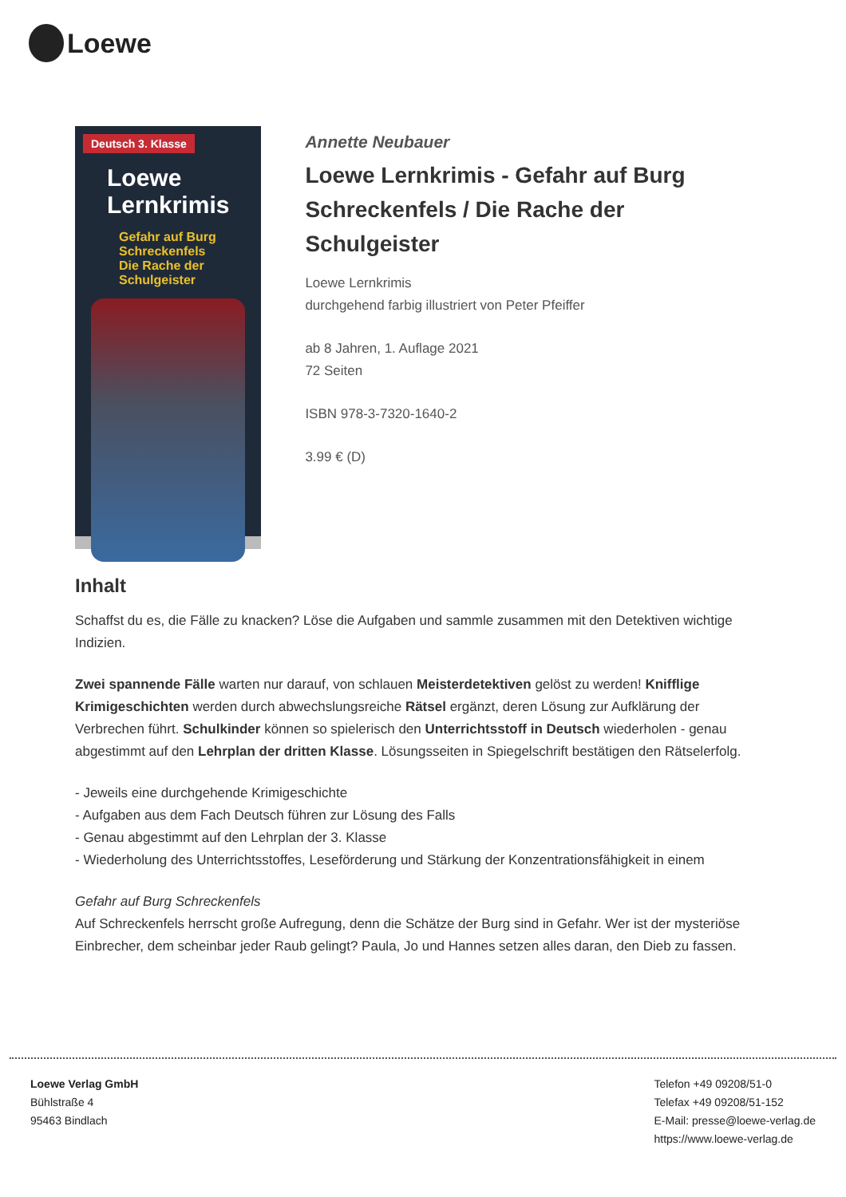Loewe
Deutsch 3. Klasse
Loewe Lernkrimis
Gefahr auf Burg Schreckenfels
Die Rache der Schulgeister
Annette Neubauer
Loewe Lernkrimis - Gefahr auf Burg Schreckenfels / Die Rache der Schulgeister
Loewe Lernkrimis
durchgehend farbig illustriert von Peter Pfeiffer
ab 8 Jahren, 1. Auflage 2021
72 Seiten
ISBN 978-3-7320-1640-2
3.99 € (D)
Inhalt
Schaffst du es, die Fälle zu knacken? Löse die Aufgaben und sammle zusammen mit den Detektiven wichtige Indizien.
Zwei spannende Fälle warten nur darauf, von schlauen Meisterdetektiven gelöst zu werden! Knifflige Krimigeschichten werden durch abwechslungsreiche Rätsel ergänzt, deren Lösung zur Aufklärung der Verbrechen führt. Schulkinder können so spielerisch den Unterrichtsstoff in Deutsch wiederholen - genau abgestimmt auf den Lehrplan der dritten Klasse. Lösungsseiten in Spiegelschrift bestätigen den Rätselerfolg.
- Jeweils eine durchgehende Krimigeschichte
- Aufgaben aus dem Fach Deutsch führen zur Lösung des Falls
- Genau abgestimmt auf den Lehrplan der 3. Klasse
- Wiederholung des Unterrichtsstoffes, Leseförderung und Stärkung der Konzentrationsfähigkeit in einem
Gefahr auf Burg Schreckenfels
Auf Schreckenfels herrscht große Aufregung, denn die Schätze der Burg sind in Gefahr. Wer ist der mysteriöse Einbrecher, dem scheinbar jeder Raub gelingt? Paula, Jo und Hannes setzen alles daran, den Dieb zu fassen.
Loewe Verlag GmbH
Bühlstraße 4
95463 Bindlach
Telefon +49 09208/51-0
Telefax +49 09208/51-152
E-Mail: presse@loewe-verlag.de
https://www.loewe-verlag.de